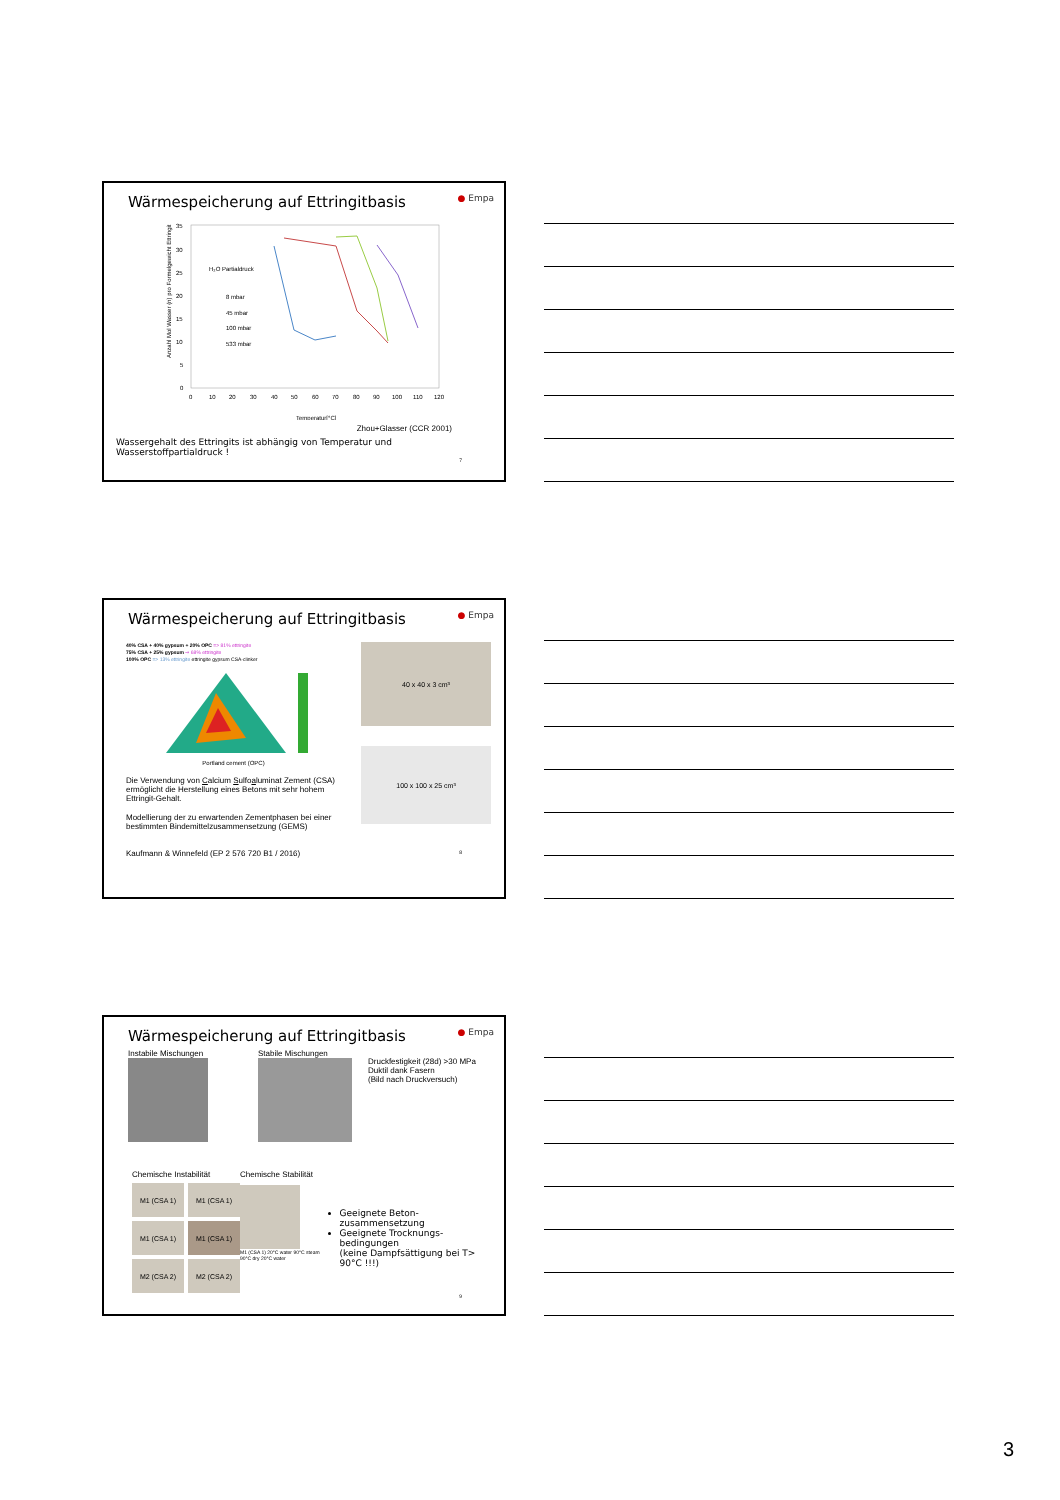Wärmespeicherung auf Ettringitbasis ● Empa
Anzahl Mol Wasser (n) pro Formelgewicht Ettringit
35
30
25
20
15
10
5
0
0
10
20
30
40
50
60
70
80
90
100
110
120
Temperatur[°C]
H₂O Partialdruck
8 mbar
45 mbar
100 mbar
533 mbar
Zhou+Glasser (CCR 2001)
Wassergehalt des Ettringits ist abhängig von Temperatur und Wasserstoffpartialdruck !
7
Wärmespeicherung auf Ettringitbasis ● Empa
40% CSA + 40% gypsum + 20% OPC => 81% ettringite
75% CSA + 25% gypsum ⇒ 68% ettringite
100% OPC => 13% ettringite ettringite gypsum CSA-clinker
Portland cement (OPC)
Die Verwendung von Calcium Sulfoaluminat Zement (CSA) ermöglicht die Herstellung eines Betons mit sehr hohem Ettringit-Gehalt.
Modellierung der zu erwartenden Zementphasen bei einer bestimmten Bindemittelzusammensetzung (GEMS)
40 x 40 x 3 cm³
100 x 100 x 25 cm³
Kaufmann & Winnefeld (EP 2 576 720 B1 / 2016) 8
Wärmespeicherung auf Ettringitbasis ● Empa
Instabile Mischungen Stabile Mischungen
Druckfestigkeit (28d) >30 MPa
Duktil dank Fasern
(Bild nach Druckversuch)
Chemische Instabilität
M1 (CSA 1)
M1 (CSA 1)
M1 (CSA 1)
M1 (CSA 1)
M2 (CSA 2)
M2 (CSA 2)
Chemische Stabilität
M1 (CSA 1) 20°C water 90°C steam 90°C dry 20°C water
Geeignete Beton-zusammensetzung
Geeignete Trocknungs-bedingungen
(keine Dampfsättigung bei T> 90°C !!!)
9
3